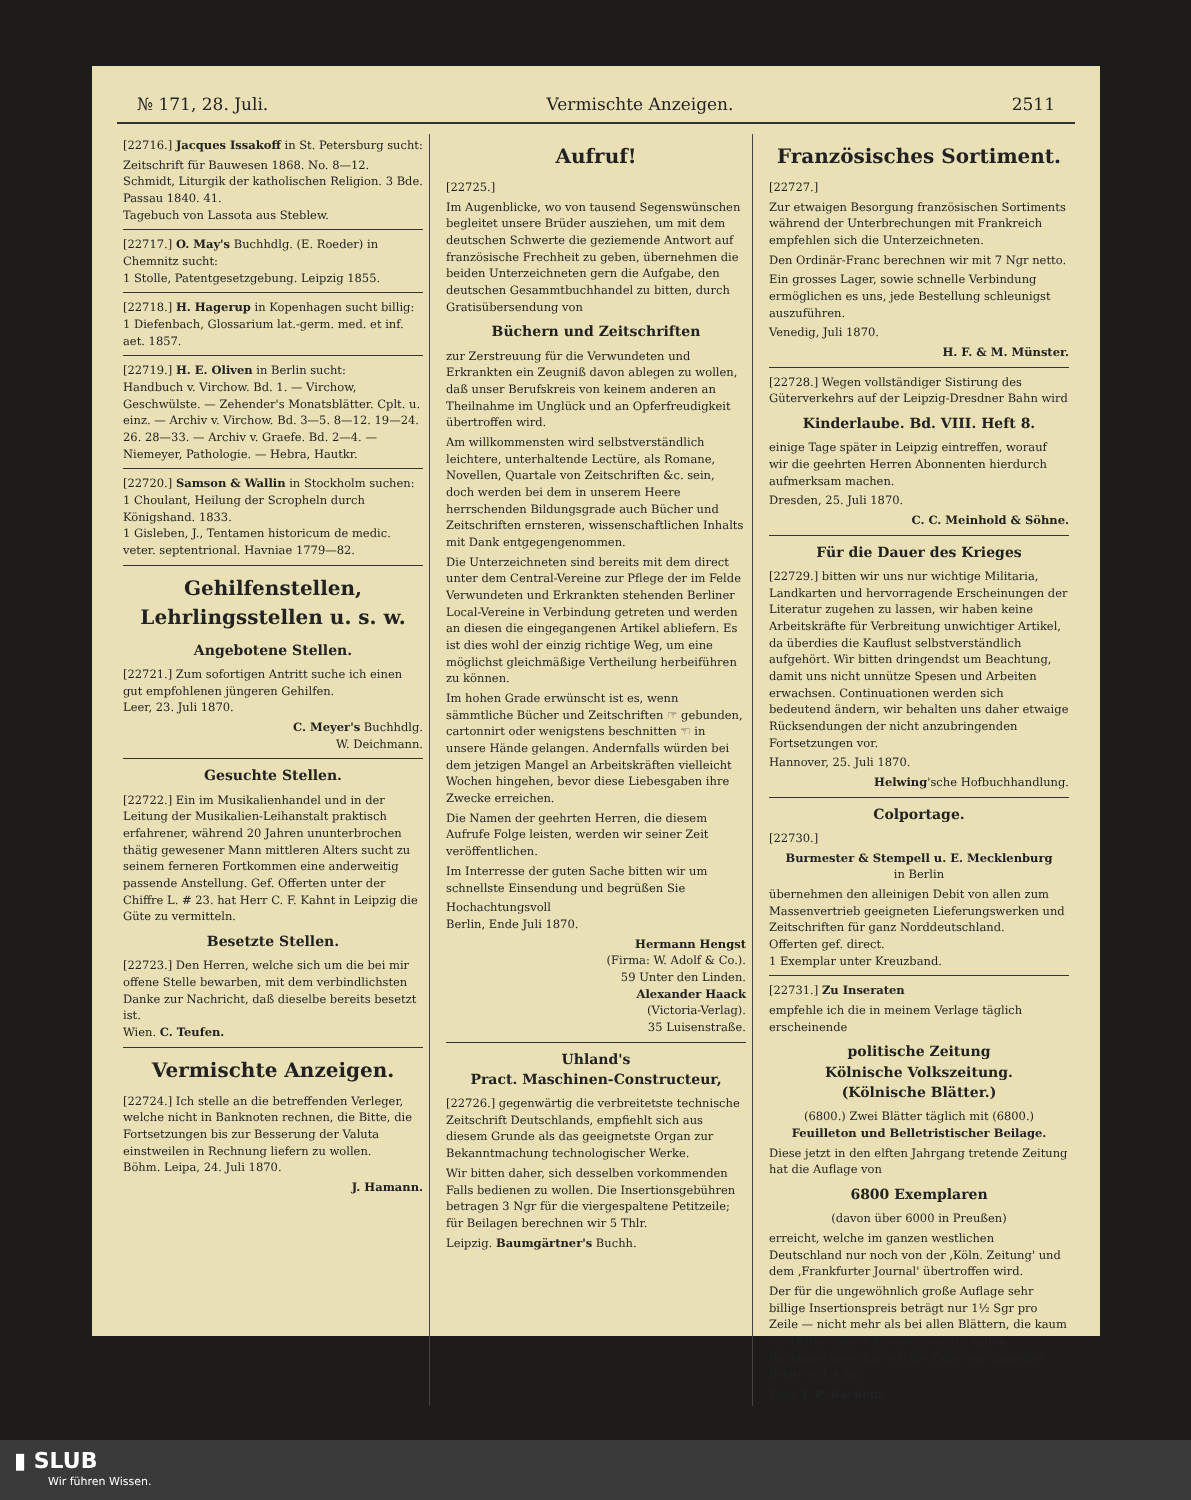№ 171, 28. Juli. Vermischte Anzeigen. 2511
[22716.] Jacques Issakoff in St. Petersburg sucht:
Zeitschrift für Bauwesen 1868. No. 8—12.
Schmidt, Liturgik der katholischen Religion. 3 Bde. Passau 1840. 41.
Tagebuch von Lassota aus Steblew.
[22717.] O. May's Buchhdlg. (E. Roeder) in Chemnitz sucht:
1 Stolle, Patentgesetzgebung. Leipzig 1855.
[22718.] H. Hagerup in Kopenhagen sucht billig:
1 Diefenbach, Glossarium lat.-germ. med. et inf. aet. 1857.
[22719.] H. E. Oliven in Berlin sucht:
Handbuch v. Virchow. Bd. 1. — Virchow, Geschwülste. — Zehender's Monatsblätter. Cplt. u. einz. — Archiv v. Virchow. Bd. 3—5. 8—12. 19—24. 26. 28—33. — Archiv v. Graefe. Bd. 2—4. — Niemeyer, Pathologie. — Hebra, Hautkr.
[22720.] Samson & Wallin in Stockholm suchen:
1 Choulant, Heilung der Scropheln durch Königshand. 1833.
1 Gisleben, J., Tentamen historicum de medic. veter. septentrional. Havniae 1779—82.
Gehilfenstellen, Lehrlingsstellen u. s. w.
Angebotene Stellen.
[22721.] Zum sofortigen Antritt suche ich einen gut empfohlenen jüngeren Gehilfen.
Leer, 23. Juli 1870.
C. Meyer's Buchhdlg.
W. Deichmann.
Gesuchte Stellen.
[22722.] Ein im Musikalienhandel und in der Leitung der Musikalien-Leihanstalt praktisch erfahrener, während 20 Jahren ununterbrochen thätig gewesener Mann mittleren Alters sucht zu seinem ferneren Fortkommen eine anderweitig passende Anstellung. Gef. Offerten unter der Chiffre L. # 23. hat Herr C. F. Kahnt in Leipzig die Güte zu vermitteln.
Besetzte Stellen.
[22723.] Den Herren, welche sich um die bei mir offene Stelle bewarben, mit dem verbindlichsten Danke zur Nachricht, daß dieselbe bereits besetzt ist.
Wien. C. Teufen.
Vermischte Anzeigen.
[22724.] Ich stelle an die betreffenden Verleger, welche nicht in Banknoten rechnen, die Bitte, die Fortsetzungen bis zur Besserung der Valuta einstweilen in Rechnung liefern zu wollen.
Böhm. Leipa, 24. Juli 1870.
J. Hamann.
Aufruf!
[22725.]
Im Augenblicke, wo von tausend Segenswünschen begleitet unsere Brüder ausziehen, um mit dem deutschen Schwerte die geziemende Antwort auf französische Frechheit zu geben, übernehmen die beiden Unterzeichneten gern die Aufgabe, den deutschen Gesammtbuchhandel zu bitten, durch Gratisübersendung von
Büchern und Zeitschriften
zur Zerstreuung für die Verwundeten und Erkrankten ein Zeugniß davon ablegen zu wollen, daß unser Berufskreis von keinem anderen an Theilnahme im Unglück und an Opferfreudigkeit übertroffen wird.
Am willkommensten wird selbstverständlich leichtere, unterhaltende Lectüre, als Romane, Novellen, Quartale von Zeitschriften &c. sein, doch werden bei dem in unserem Heere herrschenden Bildungsgrade auch Bücher und Zeitschriften ernsteren, wissenschaftlichen Inhalts mit Dank entgegengenommen.
Die Unterzeichneten sind bereits mit dem direct unter dem Central-Vereine zur Pflege der im Felde Verwundeten und Erkrankten stehenden Berliner Local-Vereine in Verbindung getreten und werden an diesen die eingegangenen Artikel abliefern. Es ist dies wohl der einzig richtige Weg, um eine möglichst gleichmäßige Vertheilung herbeiführen zu können.
Im hohen Grade erwünscht ist es, wenn sämmtliche Bücher und Zeitschriften ☞ gebunden, cartonnirt oder wenigstens beschnitten ☜ in unsere Hände gelangen. Andernfalls würden bei dem jetzigen Mangel an Arbeitskräften vielleicht Wochen hingehen, bevor diese Liebesgaben ihre Zwecke erreichen.
Die Namen der geehrten Herren, die diesem Aufrufe Folge leisten, werden wir seiner Zeit veröffentlichen.
Im Interresse der guten Sache bitten wir um schnellste Einsendung und begrüßen Sie
Hochachtungsvoll
Berlin, Ende Juli 1870.
Hermann Hengst
(Firma: W. Adolf & Co.).
59 Unter den Linden.
Alexander Haack
(Victoria-Verlag).
35 Luisenstraße.
Uhland's
Pract. Maschinen-Constructeur,
[22726.] gegenwärtig die verbreitetste technische Zeitschrift Deutschlands, empfiehlt sich aus diesem Grunde als das geeignetste Organ zur Bekanntmachung technologischer Werke.
Wir bitten daher, sich desselben vorkommenden Falls bedienen zu wollen. Die Insertionsgebühren betragen 3 Ngr für die viergespaltene Petitzeile; für Beilagen berechnen wir 5 Thlr.
Leipzig. Baumgärtner's Buchh.
Französisches Sortiment.
[22727.]
Zur etwaigen Besorgung französischen Sortiments während der Unterbrechungen mit Frankreich empfehlen sich die Unterzeichneten.
Den Ordinär-Franc berechnen wir mit 7 Ngr netto.
Ein grosses Lager, sowie schnelle Verbindung ermöglichen es uns, jede Bestellung schleunigst auszuführen.
Venedig, Juli 1870.
H. F. & M. Münster.
[22728.] Wegen vollständiger Sistirung des Güterverkehrs auf der Leipzig-Dresdner Bahn wird
Kinderlaube. Bd. VIII. Heft 8.
einige Tage später in Leipzig eintreffen, worauf wir die geehrten Herren Abonnenten hierdurch aufmerksam machen.
Dresden, 25. Juli 1870.
C. C. Meinhold & Söhne.
Für die Dauer des Krieges
[22729.] bitten wir uns nur wichtige Militaria, Landkarten und hervorragende Erscheinungen der Literatur zugehen zu lassen, wir haben keine Arbeitskräfte für Verbreitung unwichtiger Artikel, da überdies die Kauflust selbstverständlich aufgehört. Wir bitten dringendst um Beachtung, damit uns nicht unnütze Spesen und Arbeiten erwachsen. Continuationen werden sich bedeutend ändern, wir behalten uns daher etwaige Rücksendungen der nicht anzubringenden Fortsetzungen vor.
Hannover, 25. Juli 1870.
Helwing'sche Hofbuchhandlung.
Colportage.
[22730.]
Burmester & Stempell u. E. Mecklenburg
in Berlin
übernehmen den alleinigen Debit von allen zum Massenvertrieb geeigneten Lieferungswerken und Zeitschriften für ganz Norddeutschland.
Offerten gef. direct.
1 Exemplar unter Kreuzband.
[22731.] Zu Inseraten
empfehle ich die in meinem Verlage täglich erscheinende
politische Zeitung
Kölnische Volkszeitung.
(Kölnische Blätter.)
(6800.) Zwei Blätter täglich mit (6800.)
Feuilleton und Belletristischer Beilage.
Diese jetzt in den elften Jahrgang tretende Zeitung hat die Auflage von
6800 Exemplaren
(davon über 6000 in Preußen)
erreicht, welche im ganzen westlichen Deutschland nur noch von der ‚Köln. Zeitung' und dem ‚Frankfurter Journal' übertroffen wird.
Der für die ungewöhnlich große Auflage sehr billige Insertionspreis beträgt nur 1½ Sgr pro Zeile — nicht mehr als bei allen Blättern, die kaum ein Drittel dieser Abonnentenzahl haben. Reclamen berechne ich die Zeile von doppelter Breite mit 4 Sgr.
Köln. J. P. Bachem.
▮ SLUB
Wir führen Wissen.